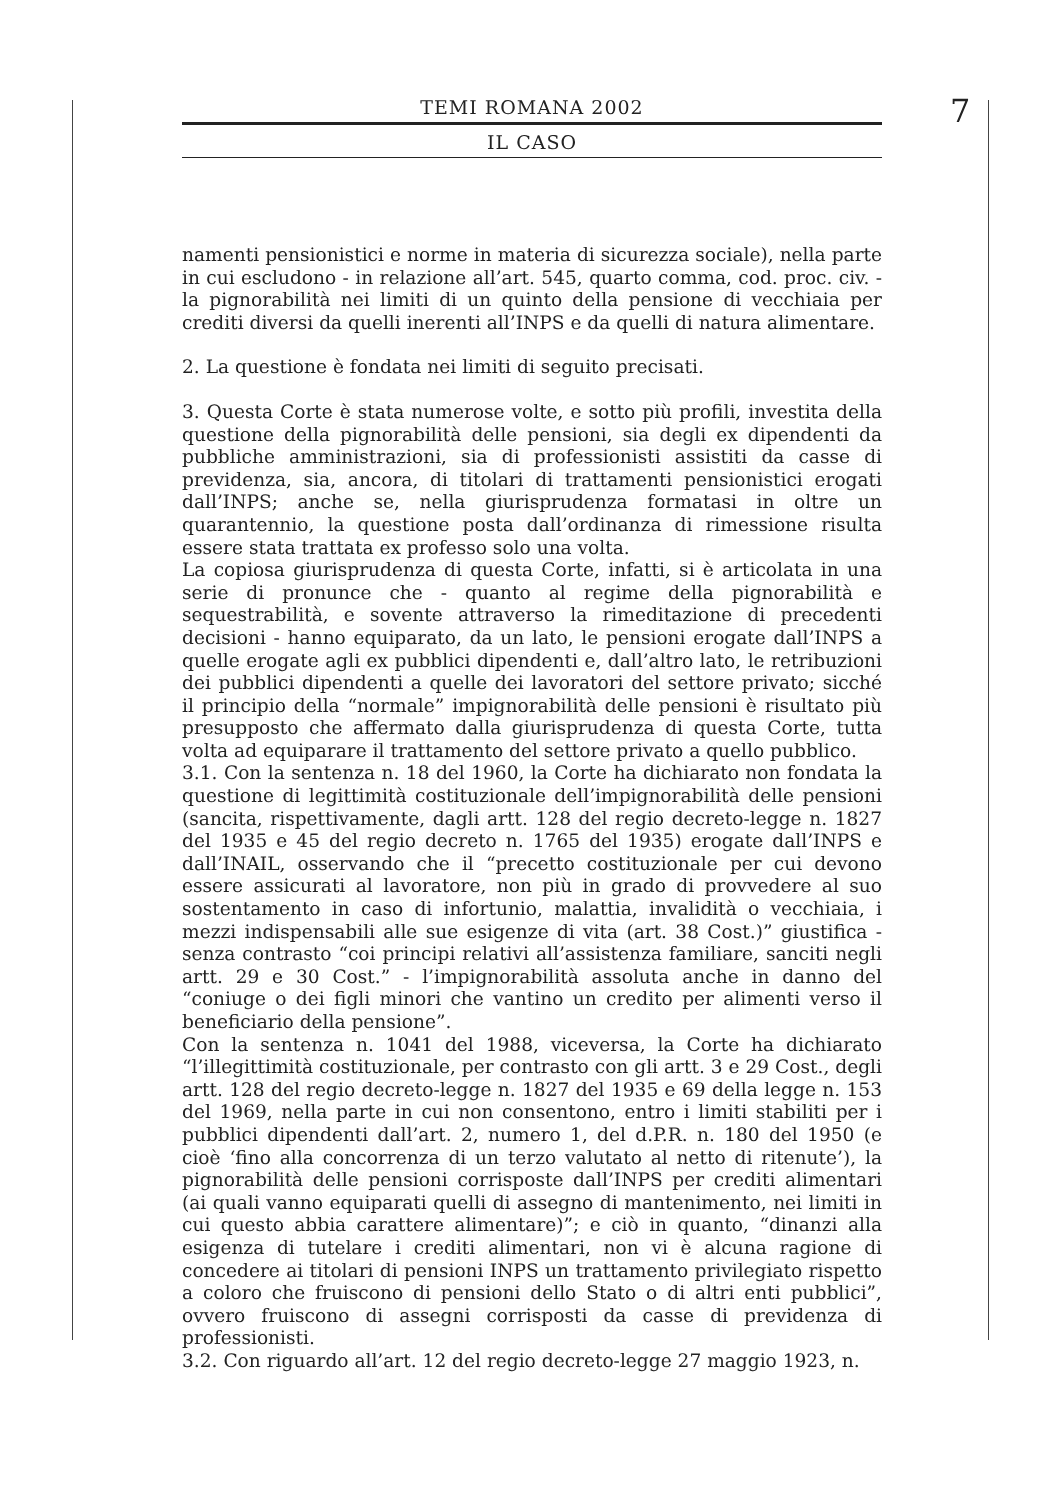TEMI ROMANA 2002
IL CASO
7
namenti pensionistici e norme in materia di sicurezza sociale), nella parte in cui escludono - in relazione all’art. 545, quarto comma, cod. proc. civ. - la pignorabilità nei limiti di un quinto della pensione di vecchiaia per crediti diversi da quelli inerenti all’INPS e da quelli di natura alimentare.
2. La questione è fondata nei limiti di seguito precisati.
3. Questa Corte è stata numerose volte, e sotto più profili, investita della questione della pignorabilità delle pensioni, sia degli ex dipendenti da pubbliche amministrazioni, sia di professionisti assistiti da casse di previdenza, sia, ancora, di titolari di trattamenti pensionistici erogati dall’INPS; anche se, nella giurisprudenza formatasi in oltre un quarantennio, la questione posta dall’ordinanza di rimessione risulta essere stata trattata ex professo solo una volta.
La copiosa giurisprudenza di questa Corte, infatti, si è articolata in una serie di pronunce che - quanto al regime della pignorabilità e sequestrabilità, e sovente attraverso la rimeditazione di precedenti decisioni - hanno equiparato, da un lato, le pensioni erogate dall’INPS a quelle erogate agli ex pubblici dipendenti e, dall’altro lato, le retribuzioni dei pubblici dipendenti a quelle dei lavoratori del settore privato; sicché il principio della “normale” impignorabilità delle pensioni è risultato più presupposto che affermato dalla giurisprudenza di questa Corte, tutta volta ad equiparare il trattamento del settore privato a quello pubblico.
3.1. Con la sentenza n. 18 del 1960, la Corte ha dichiarato non fondata la questione di legittimità costituzionale dell’impignorabilità delle pensioni (sancita, rispettivamente, dagli artt. 128 del regio decreto-legge n. 1827 del 1935 e 45 del regio decreto n. 1765 del 1935) erogate dall’INPS e dall’INAIL, osservando che il “precetto costituzionale per cui devono essere assicurati al lavoratore, non più in grado di provvedere al suo sostentamento in caso di infortunio, malattia, invalidità o vecchiaia, i mezzi indispensabili alle sue esigenze di vita (art. 38 Cost.)” giustifica - senza contrasto “coi principi relativi all’assistenza familiare, sanciti negli artt. 29 e 30 Cost.” - l’impignorabilità assoluta anche in danno del “coniuge o dei figli minori che vantino un credito per alimenti verso il beneficiario della pensione”.
Con la sentenza n. 1041 del 1988, viceversa, la Corte ha dichiarato “l’illegittimità costituzionale, per contrasto con gli artt. 3 e 29 Cost., degli artt. 128 del regio decreto-legge n. 1827 del 1935 e 69 della legge n. 153 del 1969, nella parte in cui non consentono, entro i limiti stabiliti per i pubblici dipendenti dall’art. 2, numero 1, del d.P.R. n. 180 del 1950 (e cioè ‘fino alla concorrenza di un terzo valutato al netto di ritenute’), la pignorabilità delle pensioni corrisposte dall’INPS per crediti alimentari (ai quali vanno equiparati quelli di assegno di mantenimento, nei limiti in cui questo abbia carattere alimentare)”; e ciò in quanto, “dinanzi alla esigenza di tutelare i crediti alimentari, non vi è alcuna ragione di concedere ai titolari di pensioni INPS un trattamento privilegiato rispetto a coloro che fruiscono di pensioni dello Stato o di altri enti pubblici”, ovvero fruiscono di assegni corrisposti da casse di previdenza di professionisti.
3.2. Con riguardo all’art. 12 del regio decreto-legge 27 maggio 1923, n.